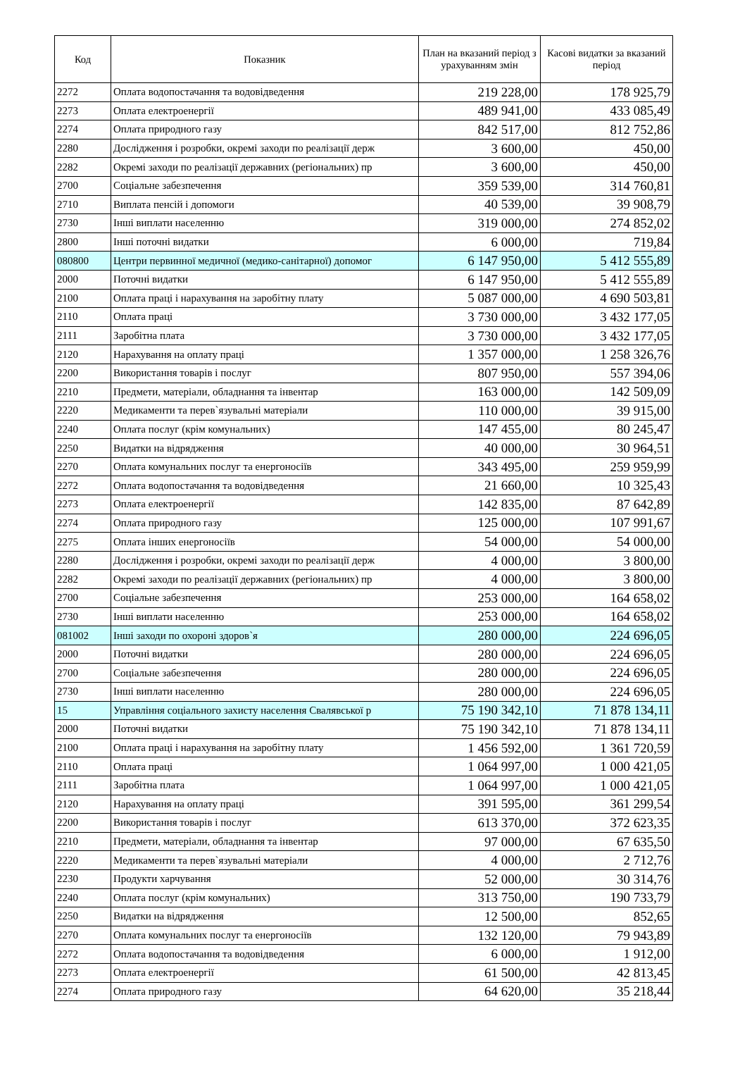| Код | Показник | План на вказаний період з урахуванням змін | Касові видатки за вказаний період |
| --- | --- | --- | --- |
| 2272 | Оплата водопостачання та водовідведення | 219 228,00 | 178 925,79 |
| 2273 | Оплата електроенергії | 489 941,00 | 433 085,49 |
| 2274 | Оплата природного газу | 842 517,00 | 812 752,86 |
| 2280 | Дослідження і розробки, окремі заходи по реалізації держ | 3 600,00 | 450,00 |
| 2282 | Окремі заходи по реалізації державних (регіональних) пр | 3 600,00 | 450,00 |
| 2700 | Соціальне забезпечення | 359 539,00 | 314 760,81 |
| 2710 | Виплата пенсій і допомоги | 40 539,00 | 39 908,79 |
| 2730 | Інші виплати населенню | 319 000,00 | 274 852,02 |
| 2800 | Інші поточні видатки | 6 000,00 | 719,84 |
| 080800 | Центри первинної медичної (медико-санітарної) допомог | 6 147 950,00 | 5 412 555,89 |
| 2000 | Поточні видатки | 6 147 950,00 | 5 412 555,89 |
| 2100 | Оплата праці і нарахування на заробітну плату | 5 087 000,00 | 4 690 503,81 |
| 2110 | Оплата праці | 3 730 000,00 | 3 432 177,05 |
| 2111 | Заробітна плата | 3 730 000,00 | 3 432 177,05 |
| 2120 | Нарахування на оплату праці | 1 357 000,00 | 1 258 326,76 |
| 2200 | Використання товарів і послуг | 807 950,00 | 557 394,06 |
| 2210 | Предмети, матеріали, обладнання та інвентар | 163 000,00 | 142 509,09 |
| 2220 | Медикаменти та перев`язувальні матеріали | 110 000,00 | 39 915,00 |
| 2240 | Оплата послуг (крім комунальних) | 147 455,00 | 80 245,47 |
| 2250 | Видатки на відрядження | 40 000,00 | 30 964,51 |
| 2270 | Оплата комунальних послуг та енергоносіїв | 343 495,00 | 259 959,99 |
| 2272 | Оплата водопостачання та водовідведення | 21 660,00 | 10 325,43 |
| 2273 | Оплата електроенергії | 142 835,00 | 87 642,89 |
| 2274 | Оплата природного газу | 125 000,00 | 107 991,67 |
| 2275 | Оплата інших енергоносіїв | 54 000,00 | 54 000,00 |
| 2280 | Дослідження і розробки, окремі заходи по реалізації держ | 4 000,00 | 3 800,00 |
| 2282 | Окремі заходи по реалізації державних (регіональних) пр | 4 000,00 | 3 800,00 |
| 2700 | Соціальне забезпечення | 253 000,00 | 164 658,02 |
| 2730 | Інші виплати населенню | 253 000,00 | 164 658,02 |
| 081002 | Інші заходи по охороні здоров`я | 280 000,00 | 224 696,05 |
| 2000 | Поточні видатки | 280 000,00 | 224 696,05 |
| 2700 | Соціальне забезпечення | 280 000,00 | 224 696,05 |
| 2730 | Інші виплати населенню | 280 000,00 | 224 696,05 |
| 15 | Управління соціального захисту населення Свалявської р | 75 190 342,10 | 71 878 134,11 |
| 2000 | Поточні видатки | 75 190 342,10 | 71 878 134,11 |
| 2100 | Оплата праці і нарахування на заробітну плату | 1 456 592,00 | 1 361 720,59 |
| 2110 | Оплата праці | 1 064 997,00 | 1 000 421,05 |
| 2111 | Заробітна плата | 1 064 997,00 | 1 000 421,05 |
| 2120 | Нарахування на оплату праці | 391 595,00 | 361 299,54 |
| 2200 | Використання товарів і послуг | 613 370,00 | 372 623,35 |
| 2210 | Предмети, матеріали, обладнання та інвентар | 97 000,00 | 67 635,50 |
| 2220 | Медикаменти та перев`язувальні матеріали | 4 000,00 | 2 712,76 |
| 2230 | Продукти харчування | 52 000,00 | 30 314,76 |
| 2240 | Оплата послуг (крім комунальних) | 313 750,00 | 190 733,79 |
| 2250 | Видатки на відрядження | 12 500,00 | 852,65 |
| 2270 | Оплата комунальних послуг та енергоносіїв | 132 120,00 | 79 943,89 |
| 2272 | Оплата водопостачання та водовідведення | 6 000,00 | 1 912,00 |
| 2273 | Оплата електроенергії | 61 500,00 | 42 813,45 |
| 2274 | Оплата природного газу | 64 620,00 | 35 218,44 |